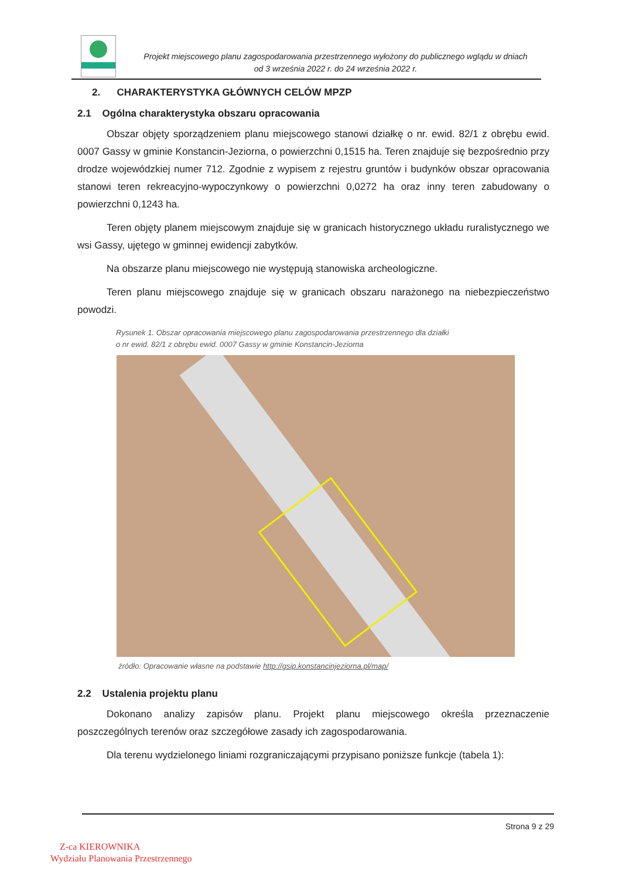Projekt miejscowego planu zagospodarowania przestrzennego wyłożony do publicznego wglądu w dniach
od 3 września 2022 r. do 24 września 2022 r.
2. CHARAKTERYSTYKA GŁÓWNYCH CELÓW MPZP
2.1 Ogólna charakterystyka obszaru opracowania
Obszar objęty sporządzeniem planu miejscowego stanowi działkę o nr. ewid. 82/1 z obrębu ewid. 0007 Gassy w gminie Konstancin-Jeziorna, o powierzchni 0,1515 ha. Teren znajduje się bezpośrednio przy drodze wojewódzkiej numer 712. Zgodnie z wypisem z rejestru gruntów i budynków obszar opracowania stanowi teren rekreacyjno-wypoczynkowy o powierzchni 0,0272 ha oraz inny teren zabudowany o powierzchni 0,1243 ha.
Teren objęty planem miejscowym znajduje się w granicach historycznego układu ruralistycznego we wsi Gassy, ujętego w gminnej ewidencji zabytków.
Na obszarze planu miejscowego nie występują stanowiska archeologiczne.
Teren planu miejscowego znajduje się w granicach obszaru narażonego na niebezpieczeństwo powodzi.
Rysunek 1. Obszar opracowania miejscowego planu zagospodarowania przestrzennego dla działki
o nr ewid. 82/1 z obrębu ewid. 0007 Gassy w gminie Konstancin-Jeziorna
źródło: Opracowanie własne na podstawie http://gsip.konstancinjeziorna.pl/map/
2.2 Ustalenia projektu planu
Dokonano analizy zapisów planu. Projekt planu miejscowego określa przeznaczenie poszczególnych terenów oraz szczegółowe zasady ich zagospodarowania.
Dla terenu wydzielonego liniami rozgraniczającymi przypisano poniższe funkcje (tabela 1):
Strona 9 z 29
Z-ca KIEROWNIKA
Wydziału Planowania Przestrzennego